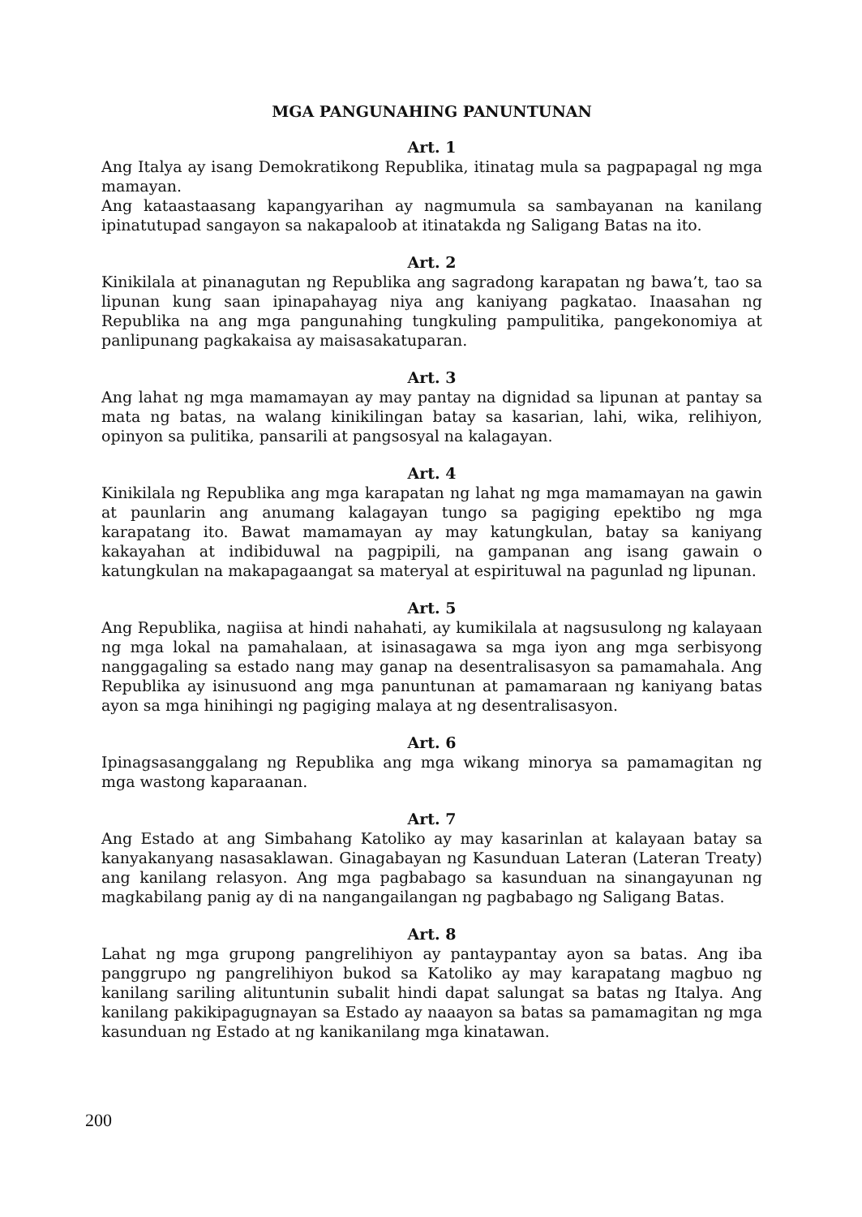MGA PANGUNAHING PANUNTUNAN
Art. 1
Ang Italya ay isang Demokratikong Republika, itinatag mula sa pagpapagal ng mga mamayan.
Ang kataastaasang kapangyarihan ay nagmumula sa sambayanan na kanilang ipinatutupad sangayon sa nakapaloob at itinatakda ng Saligang Batas na ito.
Art. 2
Kinikilala at pinanagutan ng Republika ang sagradong karapatan ng bawa’t, tao sa lipunan kung saan ipinapahayag niya ang kaniyang pagkatao. Inaasahan ng Republika na ang mga pangunahing tungkuling pampulitika, pangekonomiya at panlipunang pagkakaisa ay maisasakatuparan.
Art. 3
Ang lahat ng mga mamamayan ay may pantay na dignidad sa lipunan at pantay sa mata ng batas, na walang kinikilingan batay sa kasarian, lahi, wika, relihiyon, opinyon sa pulitika, pansarili at pangsosyal na kalagayan.
Art. 4
Kinikilala ng Republika ang mga karapatan ng lahat ng mga mamamayan na gawin at paunlarin ang anumang kalagayan tungo sa pagiging epektibo ng mga karapatang ito. Bawat mamamayan ay may katungkulan, batay sa kaniyang kakayahan at indibiduwal na pagpipili, na gampanan ang isang gawain o katungkulan na makapagaangat sa materyal at espirituwal na pagunlad ng lipunan.
Art. 5
Ang Republika, nagiisa at hindi nahahati, ay kumikilala at nagsusulong ng kalayaan ng mga lokal na pamahalaan, at isinasagawa sa mga iyon ang mga serbisyong nanggagaling sa estado nang may ganap na desentralisasyon sa pamamahala. Ang Republika ay isinusuond ang mga panuntunan at pamamaraan ng kaniyang batas ayon sa mga hinihingi ng pagiging malaya at ng desentralisasyon.
Art. 6
Ipinagsasanggalang ng Republika ang mga wikang minorya sa pamamagitan ng mga wastong kaparaanan.
Art. 7
Ang Estado at ang Simbahang Katoliko ay may kasarinlan at kalayaan batay sa kanyakanyang nasasaklawan. Ginagabayan ng Kasunduan Lateran (Lateran Treaty) ang kanilang relasyon. Ang mga pagbabago sa kasunduan na sinangayunan ng magkabilang panig ay di na nangangailangan ng pagbabago ng Saligang Batas.
Art. 8
Lahat ng mga grupong pangrelihiyon ay pantaypantay ayon sa batas. Ang iba panggrupo ng pangrelihiyon bukod sa Katoliko ay may karapatang magbuo ng kanilang sariling alituntunin subalit hindi dapat salungat sa batas ng Italya. Ang kanilang pakikipagugnayan sa Estado ay naaayon sa batas sa pamamagitan ng mga kasunduan ng Estado at ng kanikanilang mga kinatawan.
200